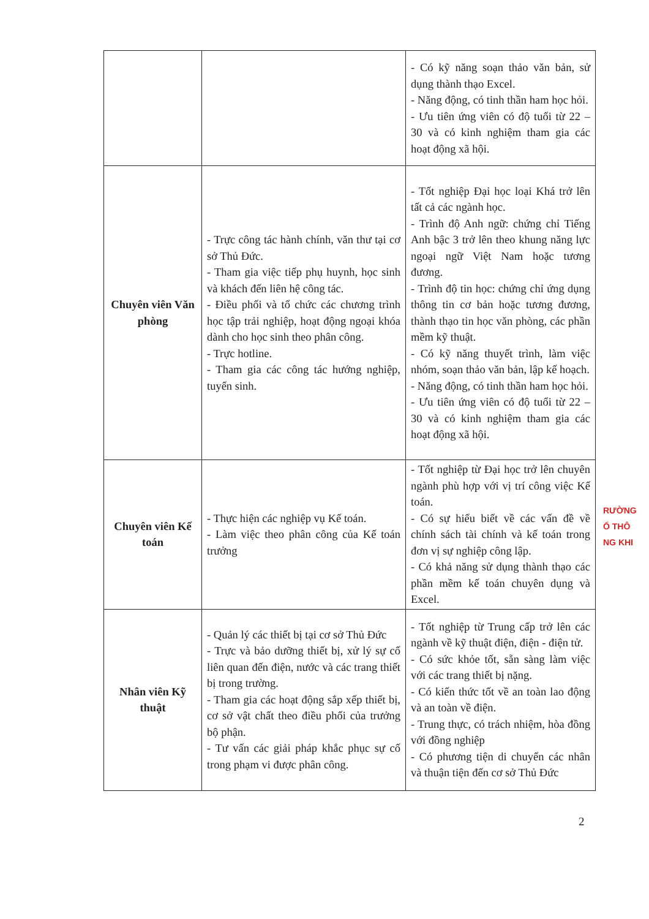| | | - Có kỹ năng soạn thảo văn bản, sử dụng thành thạo Excel. - Năng động, có tinh thần ham học hỏi. - Ưu tiên ứng viên có độ tuổi từ 22 – 30 và có kinh nghiệm tham gia các hoạt động xã hội. |
| Chuyên viên Văn phòng | - Trực công tác hành chính, văn thư tại cơ sở Thủ Đức. - Tham gia việc tiếp phụ huynh, học sinh và khách đến liên hệ công tác. - Điều phối và tổ chức các chương trình học tập trải nghiệp, hoạt động ngoại khóa dành cho học sinh theo phân công. - Trực hotline. - Tham gia các công tác hướng nghiệp, tuyển sinh. | - Tốt nghiệp Đại học loại Khá trở lên tất cả các ngành học. - Trình độ Anh ngữ: chứng chỉ Tiếng Anh bậc 3 trở lên theo khung năng lực ngoại ngữ Việt Nam hoặc tương đương. - Trình độ tin học: chứng chỉ ứng dụng thông tin cơ bản hoặc tương đương, thành thạo tin học văn phòng, các phần mềm kỹ thuật. - Có kỹ năng thuyết trình, làm việc nhóm, soạn thảo văn bản, lập kế hoạch. - Năng động, có tinh thần ham học hỏi. - Ưu tiên ứng viên có độ tuổi từ 22 – 30 và có kinh nghiệm tham gia các hoạt động xã hội. |
| Chuyên viên Kế toán | - Thực hiện các nghiệp vụ Kế toán. - Làm việc theo phân công của Kế toán trưởng | - Tốt nghiệp từ Đại học trở lên chuyên ngành phù hợp với vị trí công việc Kế toán. - Có sự hiểu biết về các vấn đề về chính sách tài chính và kế toán trong đơn vị sự nghiệp công lập. - Có khả năng sử dụng thành thạo các phần mềm kế toán chuyên dụng và Excel. |
| Nhân viên Kỹ thuật | - Quản lý các thiết bị tại cơ sở Thủ Đức - Trực và bảo dưỡng thiết bị, xử lý sự cố liên quan đến điện, nước và các trang thiết bị trong trường. - Tham gia các hoạt động sắp xếp thiết bị, cơ sở vật chất theo điều phối của trưởng bộ phận. - Tư vấn các giải pháp khắc phục sự cố trong phạm vi được phân công. | - Tốt nghiệp từ Trung cấp trở lên các ngành về kỹ thuật điện, điện - điện tử. - Có sức khỏe tốt, sẵn sàng làm việc với các trang thiết bị nặng. - Có kiến thức tốt về an toàn lao động và an toàn về điện. - Trung thực, có trách nhiệm, hòa đồng với đồng nghiệp - Có phương tiện di chuyển các nhân và thuận tiện đến cơ sở Thủ Đức |
RƯỜNG
Ổ THÔ
NG KHI
2